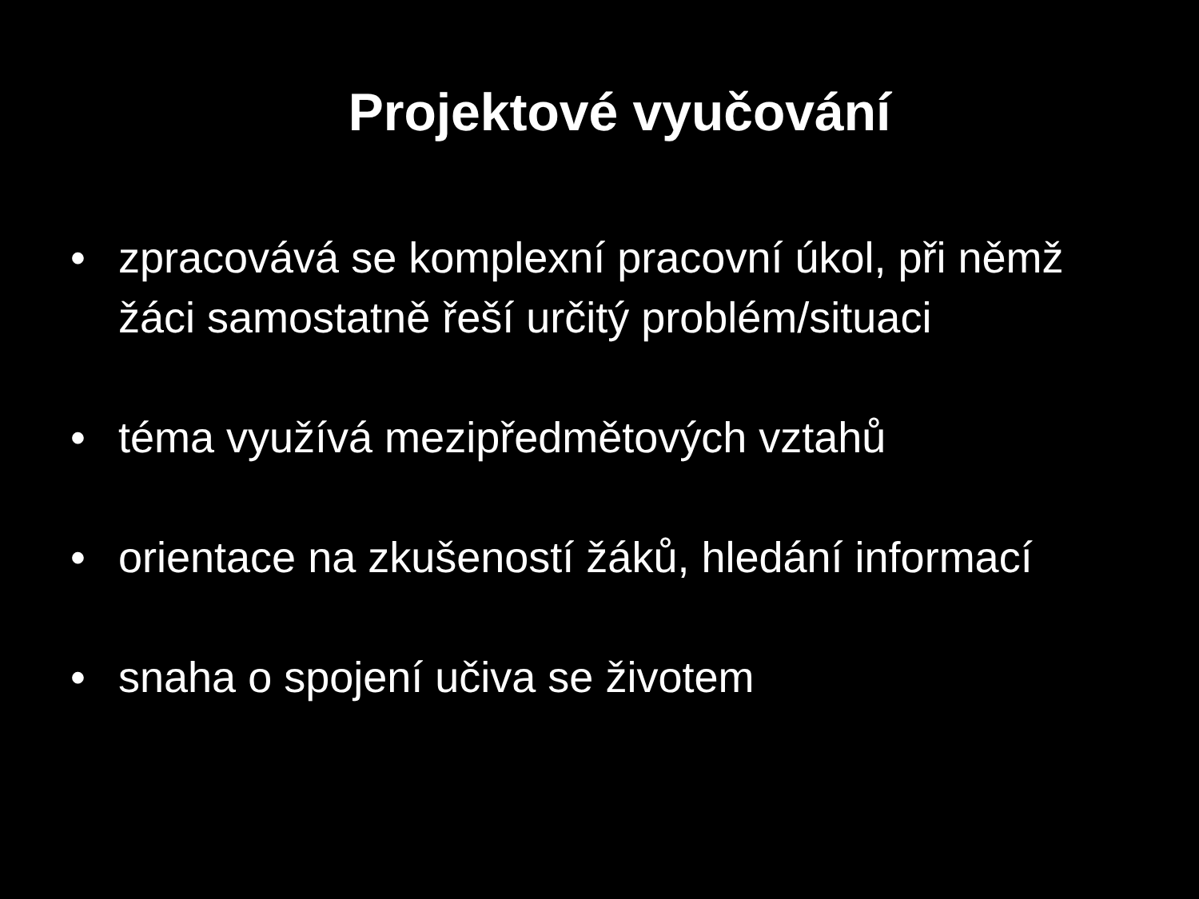Projektové vyučování
• zpracovává se komplexní pracovní úkol, při němž žáci samostatně řeší určitý problém/situaci
• téma využívá mezipředmětových vztahů
• orientace na zkušeností žáků, hledání informací
• snaha o spojení učiva se životem